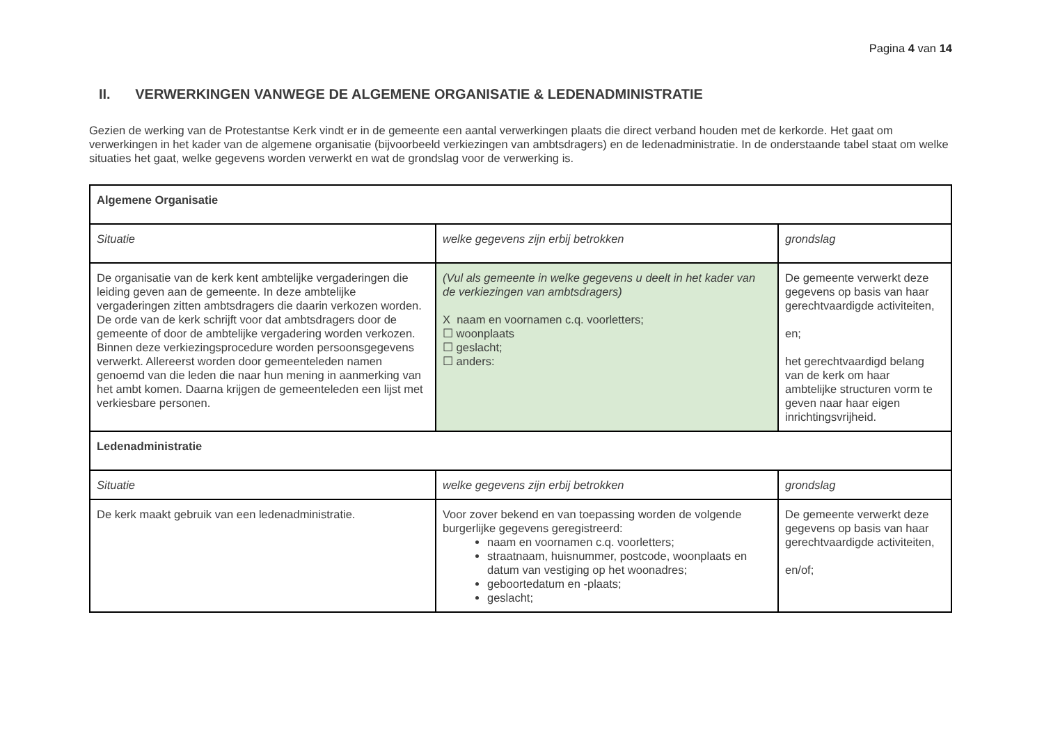Pagina 4 van 14
II. VERWERKINGEN VANWEGE DE ALGEMENE ORGANISATIE & LEDENADMINISTRATIE
Gezien de werking van de Protestantse Kerk vindt er in de gemeente een aantal verwerkingen plaats die direct verband houden met de kerkorde. Het gaat om verwerkingen in het kader van de algemene organisatie (bijvoorbeeld verkiezingen van ambtsdragers) en de ledenadministratie. In de onderstaande tabel staat om welke situaties het gaat, welke gegevens worden verwerkt en wat de grondslag voor de verwerking is.
| Algemene Organisatie | | |
| Situatie | welke gegevens zijn erbij betrokken | grondslag |
| De organisatie van de kerk kent ambtelijke vergaderingen die leiding geven aan de gemeente. In deze ambtelijke vergaderingen zitten ambtsdragers die daarin verkozen worden. De orde van de kerk schrijft voor dat ambtsdragers door de gemeente of door de ambtelijke vergadering worden verkozen. Binnen deze verkiezingsprocedure worden persoonsgegevens verwerkt. Allereerst worden door gemeenteleden namen genoemd van die leden die naar hun mening in aanmerking van het ambt komen. Daarna krijgen de gemeenteleden een lijst met verkiesbare personen. | (Vul als gemeente in welke gegevens u deelt in het kader van de verkiezingen van ambtsdragers) X naam en voornamen c.q. voorletters; ☐ woonplaats ☐ geslacht; ☐ anders: | De gemeente verwerkt deze gegevens op basis van haar gerechtvaardigde activiteiten, en; het gerechtvaardigd belang van de kerk om haar ambtelijke structuren vorm te geven naar haar eigen inrichtingsvrijheid. |
| Ledenadministratie | | |
| Situatie | welke gegevens zijn erbij betrokken | grondslag |
| De kerk maakt gebruik van een ledenadministratie. | Voor zover bekend en van toepassing worden de volgende burgerlijke gegevens geregistreerd: naam en voornamen c.q. voorletters; straatnaam, huisnummer, postcode, woonplaats en datum van vestiging op het woonadres; geboortedatum en -plaats; geslacht; | De gemeente verwerkt deze gegevens op basis van haar gerechtvaardigde activiteiten, en/of; |